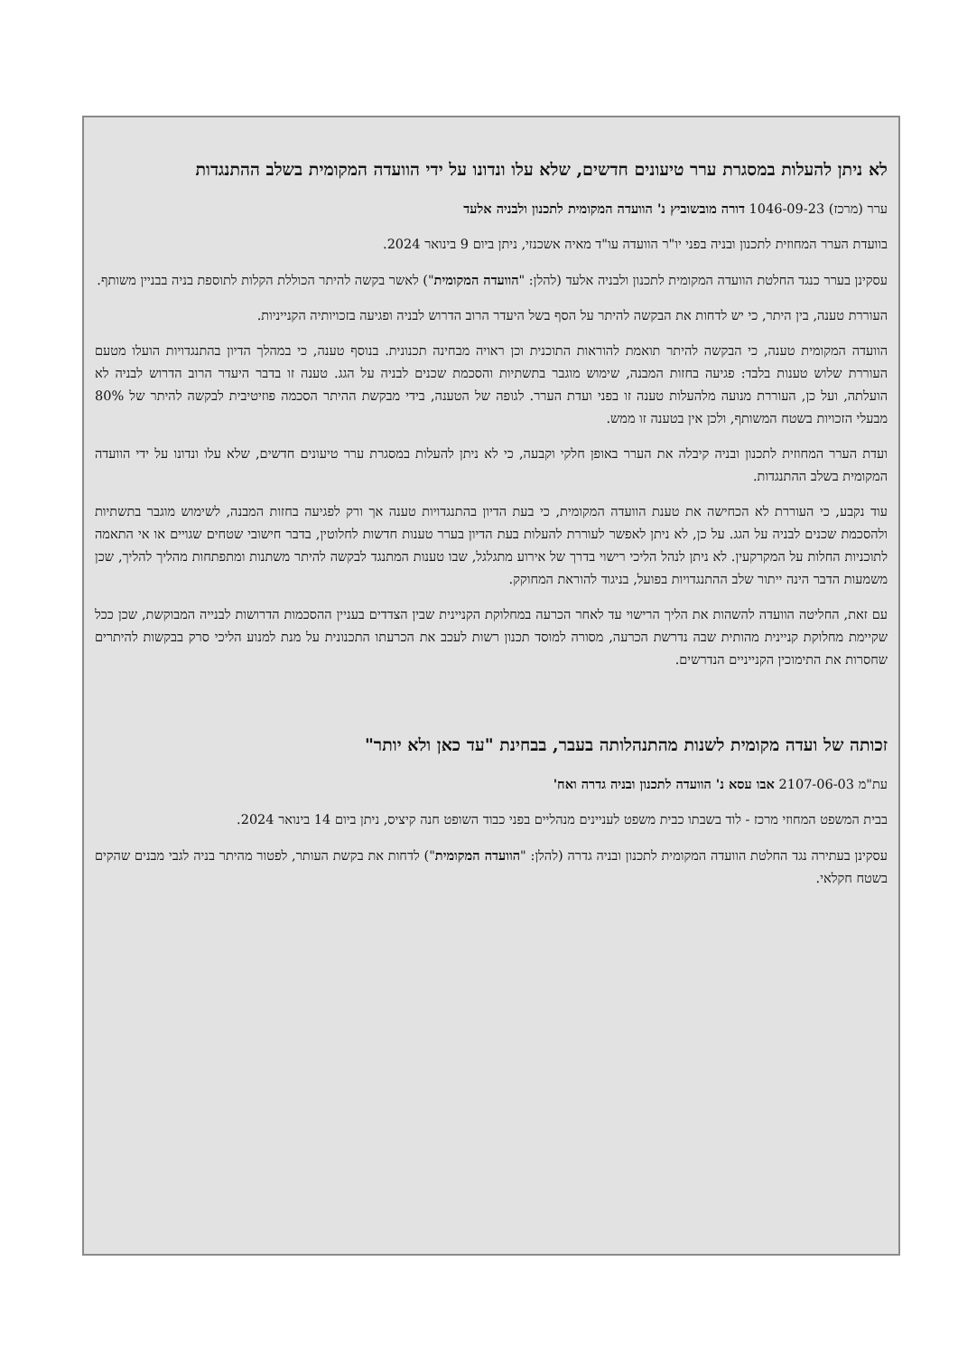לא ניתן להעלות במסגרת ערר טיעונים חדשים, שלא עלו ונדונו על ידי הוועדה המקומית בשלב ההתנגדות
ערר (מרכז) 1046-09-23 דורה מובשוביץ נ' הוועדה המקומית לתכנון ולבניה אלעד
בוועדת הערר המחוזית לתכנון ובניה בפני יו"ר הוועדה עו"ד מאיה אשכנזי, ניתן ביום 9 בינואר 2024.
עסקינן בערר כנגד החלטת הוועדה המקומית לתכנון ולבניה אלעד (להלן: "הוועדה המקומית") לאשר בקשה להיתר הכוללת הקלות לתוספת בניה בבניין משותף.
העוררת טענה, בין היתר, כי יש לדחות את הבקשה להיתר על הסף בשל היעדר הרוב הדרוש לבניה ופגיעה בזכויותיה הקנייניות.
הוועדה המקומית טענה, כי הבקשה להיתר תואמת להוראות התוכנית וכן ראויה מבחינה תכנונית. בנוסף טענה, כי במהלך הדיון בהתנגדויות הועלו מטעם העוררת שלוש טענות בלבד: פגיעה בחזות המבנה, שימוש מוגבר בתשתיות והסכמת שכנים לבניה על הגג. טענה זו בדבר היעדר הרוב הדרוש לבניה לא הועלתה, ועל כן, העוררת מנועה מלהעלות טענה זו בפני ועדת הערר. לגופה של הטענה, בידי מבקשת ההיתר הסכמה פוזיטיבית לבקשה להיתר של 80% מבעלי הזכויות בשטח המשותף, ולכן אין בטענה זו ממש.
ועדת הערר המחוזית לתכנון ובניה קיבלה את הערר באופן חלקי וקבעה, כי לא ניתן להעלות במסגרת ערר טיעונים חדשים, שלא עלו ונדונו על ידי הוועדה המקומית בשלב ההתנגדות.
עוד נקבע, כי העוררת לא הכחישה את טענת הוועדה המקומית, כי בעת הדיון בהתנגדויות טענה אך ורק לפגיעה בחזות המבנה, לשימוש מוגבר בתשתיות ולהסכמת שכנים לבניה על הגג. על כן, לא ניתן לאפשר לעוררת להעלות בעת הדיון בערר טענות חדשות לחלוטין, בדבר חישובי שטחים שגויים או אי התאמה לתוכניות החלות על המקרקעין. לא ניתן לנהל הליכי רישוי בדרך של אירוע מתגלגל, שבו טענות המתנגד לבקשה להיתר משתנות ומתפתחות מהליך להליך, שכן משמעות הדבר הינה ייתור שלב ההתנגדויות בפועל, בניגוד להוראת המחוקק.
עם זאת, החליטה הוועדה להשהות את הליך הרישוי עד לאחר הכרעה במחלוקת הקניינית שבין הצדדים בעניין ההסכמות הדרושות לבנייה המבוקשת, שכן ככל שקיימת מחלוקת קניינית מהותית שבה נדרשת הכרעה, מסורה למוסד תכנון רשות לעכב את הכרעתו התכנונית על מנת למנוע הליכי סרק בבקשות להיתרים שחסרות את התימוכין הקנייניים הנדרשים.
זכותה של ועדה מקומית לשנות מהתנהלותה בעבר, בבחינת "עד כאן ולא יותר"
עת"מ 2107-06-03 אבו עסא נ' הוועדה לתכנון ובניה גדרה ואח'
בבית המשפט המחוזי מרכז - לוד בשבתו כבית משפט לעניינים מנהליים בפני כבוד השופט חנה קיציס, ניתן ביום 14 בינואר 2024.
עסקינן בעתירה נגד החלטת הוועדה המקומית לתכנון ובניה גדרה (להלן: "הוועדה המקומית") לדחות את בקשת העותר, לפטור מהיתר בניה לגבי מבנים שהקים בשטח חקלאי.